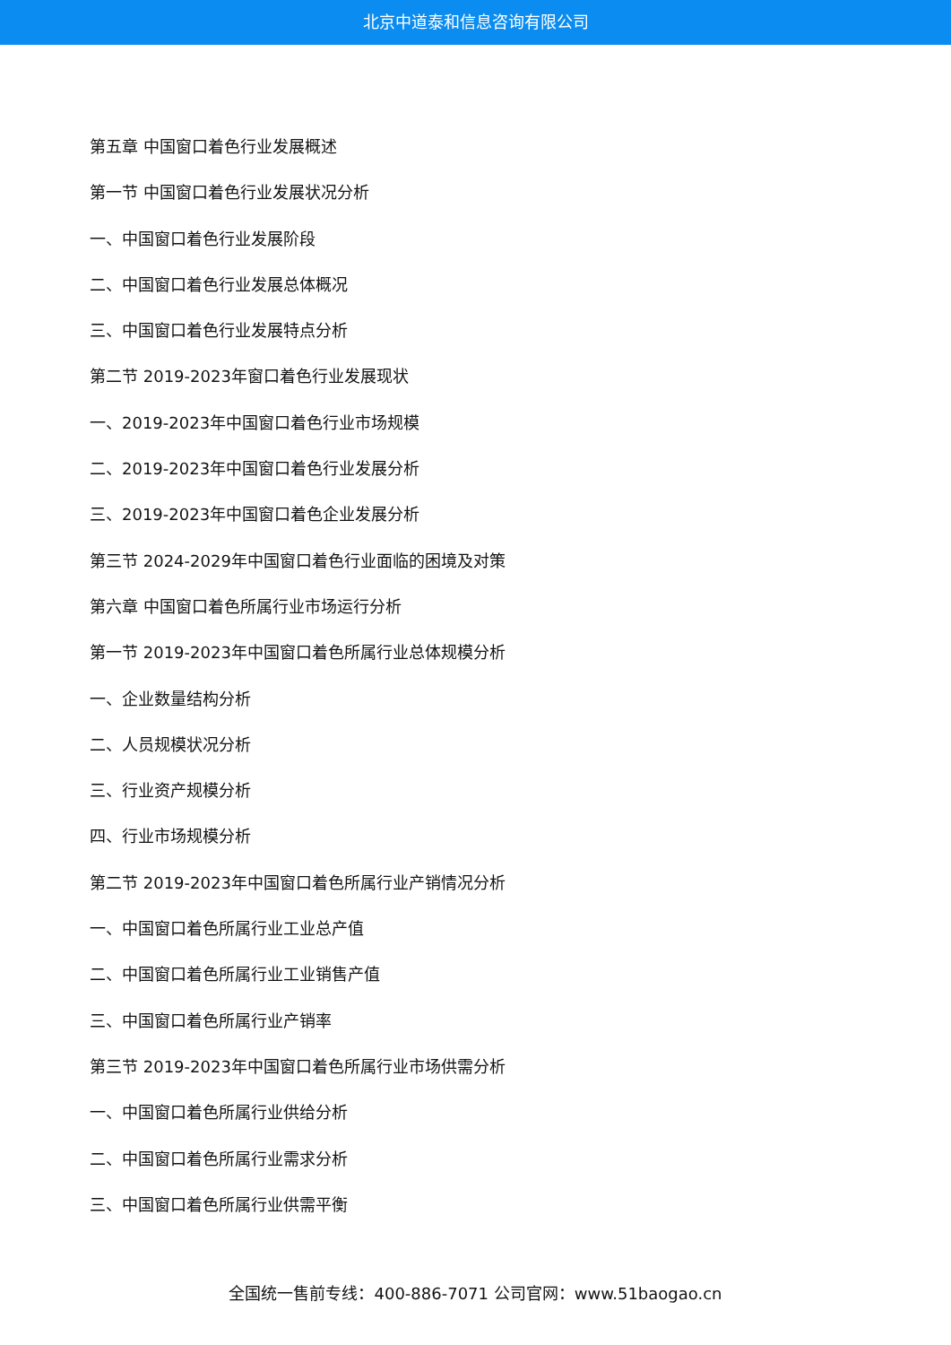北京中道泰和信息咨询有限公司
第五章 中国窗口着色行业发展概述
第一节 中国窗口着色行业发展状况分析
一、中国窗口着色行业发展阶段
二、中国窗口着色行业发展总体概况
三、中国窗口着色行业发展特点分析
第二节 2019-2023年窗口着色行业发展现状
一、2019-2023年中国窗口着色行业市场规模
二、2019-2023年中国窗口着色行业发展分析
三、2019-2023年中国窗口着色企业发展分析
第三节 2024-2029年中国窗口着色行业面临的困境及对策
第六章 中国窗口着色所属行业市场运行分析
第一节 2019-2023年中国窗口着色所属行业总体规模分析
一、企业数量结构分析
二、人员规模状况分析
三、行业资产规模分析
四、行业市场规模分析
第二节 2019-2023年中国窗口着色所属行业产销情况分析
一、中国窗口着色所属行业工业总产值
二、中国窗口着色所属行业工业销售产值
三、中国窗口着色所属行业产销率
第三节 2019-2023年中国窗口着色所属行业市场供需分析
一、中国窗口着色所属行业供给分析
二、中国窗口着色所属行业需求分析
三、中国窗口着色所属行业供需平衡
全国统一售前专线：400-886-7071 公司官网：www.51baogao.cn